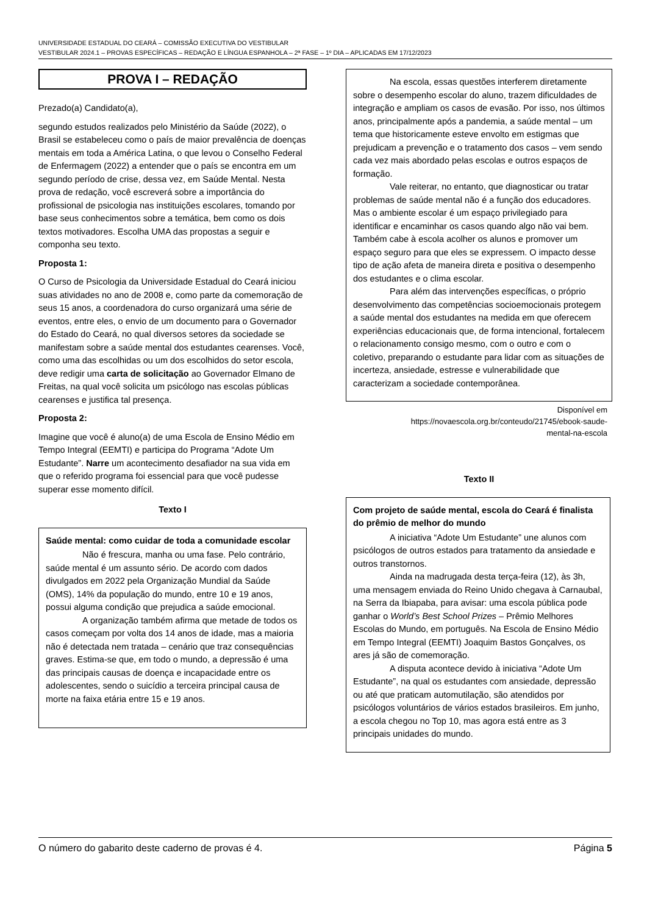UNIVERSIDADE ESTADUAL DO CEARÁ – COMISSÃO EXECUTIVA DO VESTIBULAR
VESTIBULAR 2024.1 – PROVAS ESPECÍFICAS – REDAÇÃO E LÍNGUA ESPANHOLA – 2ª FASE – 1º DIA – APLICADAS EM 17/12/2023
PROVA I – REDAÇÃO
Prezado(a) Candidato(a),
segundo estudos realizados pelo Ministério da Saúde (2022), o Brasil se estabeleceu como o país de maior prevalência de doenças mentais em toda a América Latina, o que levou o Conselho Federal de Enfermagem (2022) a entender que o país se encontra em um segundo período de crise, dessa vez, em Saúde Mental. Nesta prova de redação, você escreverá sobre a importância do profissional de psicologia nas instituições escolares, tomando por base seus conhecimentos sobre a temática, bem como os dois textos motivadores. Escolha UMA das propostas a seguir e componha seu texto.
Proposta 1:
O Curso de Psicologia da Universidade Estadual do Ceará iniciou suas atividades no ano de 2008 e, como parte da comemoração de seus 15 anos, a coordenadora do curso organizará uma série de eventos, entre eles, o envio de um documento para o Governador do Estado do Ceará, no qual diversos setores da sociedade se manifestam sobre a saúde mental dos estudantes cearenses. Você, como uma das escolhidas ou um dos escolhidos do setor escola, deve redigir uma carta de solicitação ao Governador Elmano de Freitas, na qual você solicita um psicólogo nas escolas públicas cearenses e justifica tal presença.
Proposta 2:
Imagine que você é aluno(a) de uma Escola de Ensino Médio em Tempo Integral (EEMTI) e participa do Programa “Adote Um Estudante”. Narre um acontecimento desafiador na sua vida em que o referido programa foi essencial para que você pudesse superar esse momento difícil.
Texto I
Saúde mental: como cuidar de toda a comunidade escolar
Não é frescura, manha ou uma fase. Pelo contrário, saúde mental é um assunto sério. De acordo com dados divulgados em 2022 pela Organização Mundial da Saúde (OMS), 14% da população do mundo, entre 10 e 19 anos, possui alguma condição que prejudica a saúde emocional.
A organização também afirma que metade de todos os casos começam por volta dos 14 anos de idade, mas a maioria não é detectada nem tratada – cenário que traz consequências graves. Estima-se que, em todo o mundo, a depressão é uma das principais causas de doença e incapacidade entre os adolescentes, sendo o suicídio a terceira principal causa de morte na faixa etária entre 15 e 19 anos.
Na escola, essas questões interferem diretamente sobre o desempenho escolar do aluno, trazem dificuldades de integração e ampliam os casos de evasão. Por isso, nos últimos anos, principalmente após a pandemia, a saúde mental – um tema que historicamente esteve envolto em estigmas que prejudicam a prevenção e o tratamento dos casos – vem sendo cada vez mais abordado pelas escolas e outros espaços de formação.
Vale reiterar, no entanto, que diagnosticar ou tratar problemas de saúde mental não é a função dos educadores. Mas o ambiente escolar é um espaço privilegiado para identificar e encaminhar os casos quando algo não vai bem. Também cabe à escola acolher os alunos e promover um espaço seguro para que eles se expressem. O impacto desse tipo de ação afeta de maneira direta e positiva o desempenho dos estudantes e o clima escolar.
Para além das intervenções específicas, o próprio desenvolvimento das competências socioemocionais protegem a saúde mental dos estudantes na medida em que oferecem experiências educacionais que, de forma intencional, fortalecem o relacionamento consigo mesmo, com o outro e com o coletivo, preparando o estudante para lidar com as situações de incerteza, ansiedade, estresse e vulnerabilidade que caracterizam a sociedade contemporânea.
Disponível em
https://novaescola.org.br/conteudo/21745/ebook-saude-
mental-na-escola
Texto II
Com projeto de saúde mental, escola do Ceará é finalista do prêmio de melhor do mundo
A iniciativa “Adote Um Estudante” une alunos com psicólogos de outros estados para tratamento da ansiedade e outros transtornos.
Ainda na madrugada desta terça-feira (12), às 3h, uma mensagem enviada do Reino Unido chegava à Carnaubal, na Serra da Ibiapaba, para avisar: uma escola pública pode ganhar o World’s Best School Prizes – Prêmio Melhores Escolas do Mundo, em português. Na Escola de Ensino Médio em Tempo Integral (EEMTI) Joaquim Bastos Gonçalves, os ares já são de comemoração.
A disputa acontece devido à iniciativa “Adote Um Estudante”, na qual os estudantes com ansiedade, depressão ou até que praticam automutilação, são atendidos por psicólogos voluntários de vários estados brasileiros. Em junho, a escola chegou no Top 10, mas agora está entre as 3 principais unidades do mundo.
O número do gabarito deste caderno de provas é 4. Página 5